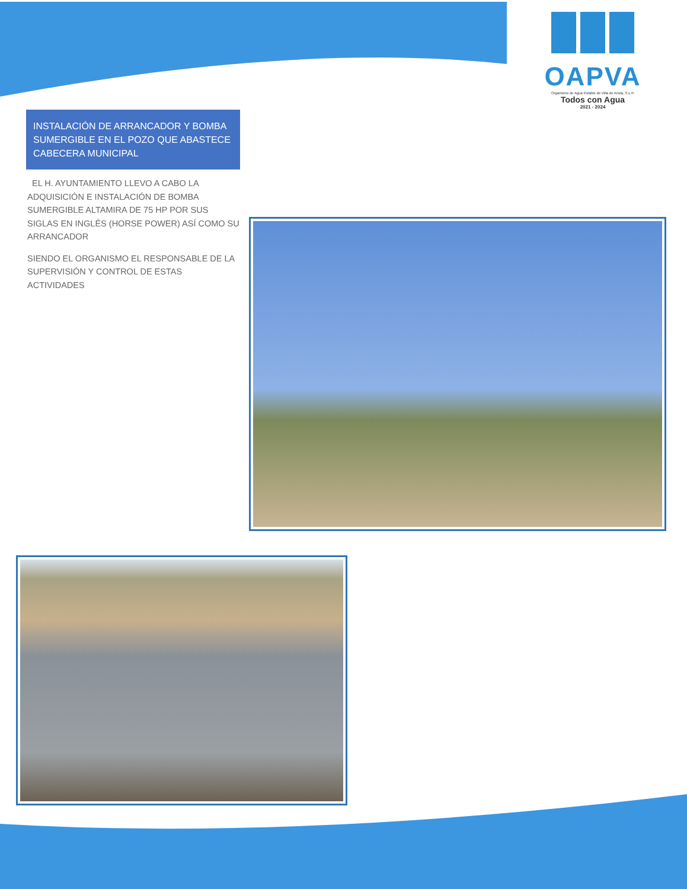OAPVA
Organismo de Agua Potable de Villa de Arista, S.L.P.
Todos con Agua
2021 - 2024
INSTALACIÓN DE ARRANCADOR Y BOMBA SUMERGIBLE EN EL POZO QUE ABASTECE CABECERA MUNICIPAL
EL H. AYUNTAMIENTO LLEVO A CABO LA ADQUISICIÓN E INSTALACIÓN DE BOMBA SUMERGIBLE ALTAMIRA DE 75 HP POR SUS SIGLAS EN INGLÉS (HORSE POWER) ASÍ COMO SU ARRANCADOR
SIENDO EL ORGANISMO EL RESPONSABLE DE LA SUPERVISIÓN Y CONTROL DE ESTAS ACTIVIDADES